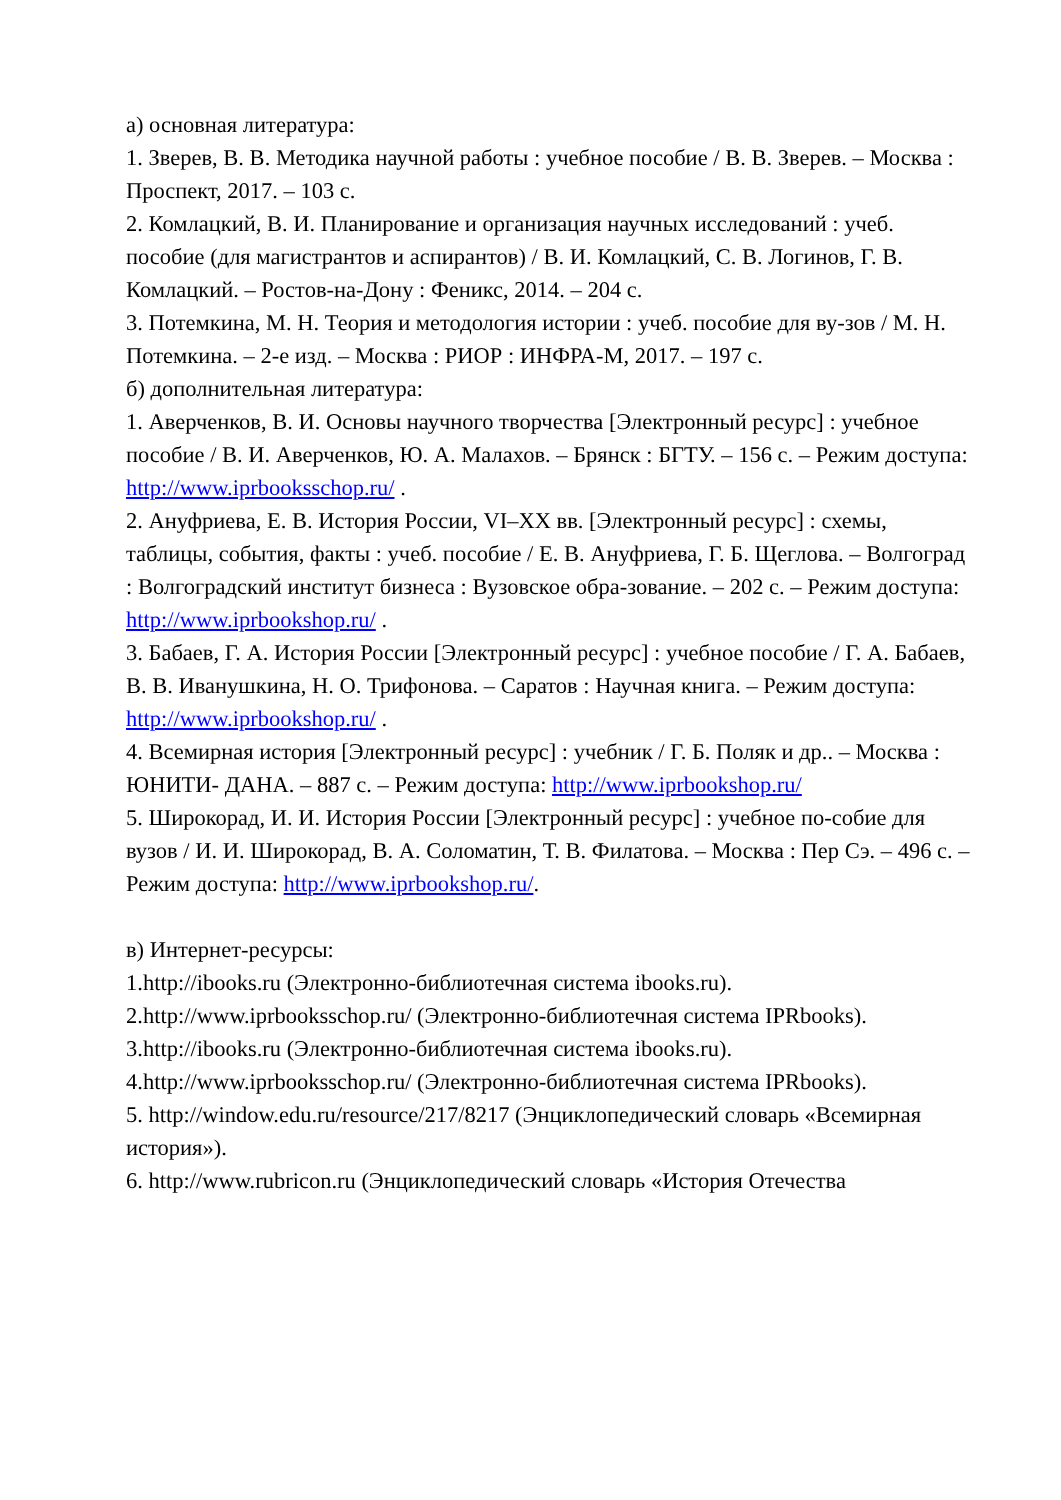а) основная литература:
1. Зверев, В. В. Методика научной работы : учебное пособие / В. В. Зверев. – Москва : Проспект, 2017. – 103 с.
2. Комлацкий, В. И. Планирование и организация научных исследований : учеб. пособие (для магистрантов и аспирантов) / В. И. Комлацкий, С. В. Логинов, Г. В. Комлацкий. – Ростов-на-Дону : Феникс, 2014. – 204 с.
3. Потемкина, М. Н. Теория и методология истории : учеб. пособие для ву-зов / М. Н. Потемкина. – 2-е изд. – Москва : РИОР : ИНФРА-М, 2017. – 197 с.
б) дополнительная литература:
1. Аверченков, В. И. Основы научного творчества [Электронный ресурс] : учебное пособие / В. И. Аверченков, Ю. А. Малахов. – Брянск : БГТУ. – 156 с. – Режим доступа: http://www.iprbooksschop.ru/ .
2. Ануфриева, Е. В. История России, VI–XX вв. [Электронный ресурс] : схемы, таблицы, события, факты : учеб. пособие / Е. В. Ануфриева, Г. Б. Щеглова. – Волгоград : Волгоградский институт бизнеса : Вузовское обра-зование. – 202 с. – Режим доступа: http://www.iprbookshop.ru/ .
3. Бабаев, Г. А. История России [Электронный ресурс] : учебное пособие / Г. А. Бабаев, В. В. Иванушкина, Н. О. Трифонова. – Саратов : Научная книга. – Режим доступа: http://www.iprbookshop.ru/ .
4. Всемирная история [Электронный ресурс] : учебник / Г. Б. Поляк и др.. – Москва : ЮНИТИ- ДАНА. – 887 с. – Режим доступа: http://www.iprbookshop.ru/
5. Широкорад, И. И. История России [Электронный ресурс] : учебное по-собие для вузов / И. И. Широкорад, В. А. Соломатин, Т. В. Филатова. – Москва : Пер Сэ. – 496 с. – Режим доступа: http://www.iprbookshop.ru/.
в) Интернет-ресурсы:
1.http://ibooks.ru (Электронно-библиотечная система ibooks.ru).
2.http://www.iprbooksschop.ru/ (Электронно-библиотечная система IPRbooks).
3.http://ibooks.ru (Электронно-библиотечная система ibooks.ru).
4.http://www.iprbooksschop.ru/ (Электронно-библиотечная система IPRbooks).
5. http://window.edu.ru/resource/217/8217 (Энциклопедический словарь «Всемирная история»).
6. http://www.rubricon.ru (Энциклопедический словарь «История Отечества